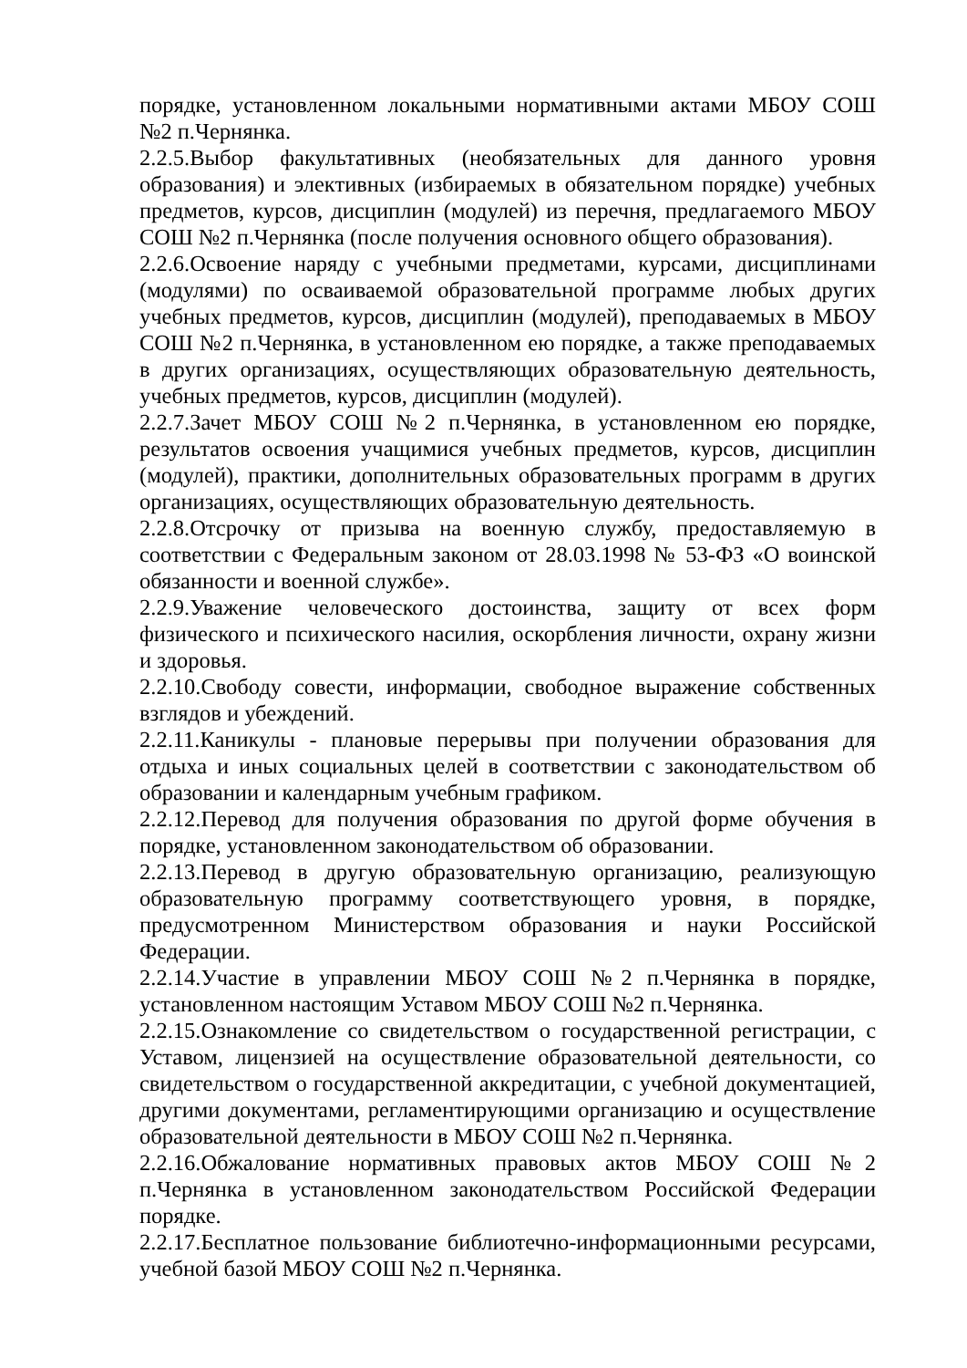порядке, установленном локальными нормативными актами МБОУ СОШ №2 п.Чернянка.
2.2.5.Выбор факультативных (необязательных для данного уровня образования) и элективных (избираемых в обязательном порядке) учебных предметов, курсов, дисциплин (модулей) из перечня, предлагаемого МБОУ СОШ №2 п.Чернянка (после получения основного общего образования).
2.2.6.Освоение наряду с учебными предметами, курсами, дисциплинами (модулями) по осваиваемой образовательной программе любых других учебных предметов, курсов, дисциплин (модулей), преподаваемых в МБОУ СОШ №2 п.Чернянка, в установленном ею порядке, а также преподаваемых в других организациях, осуществляющих образовательную деятельность, учебных предметов, курсов, дисциплин (модулей).
2.2.7.Зачет МБОУ СОШ №2 п.Чернянка, в установленном ею порядке, результатов освоения учащимися учебных предметов, курсов, дисциплин (модулей), практики, дополнительных образовательных программ в других организациях, осуществляющих образовательную деятельность.
2.2.8.Отсрочку от призыва на военную службу, предоставляемую в соответствии с Федеральным законом от 28.03.1998 № 53-ФЗ «О воинской обязанности и военной службе».
2.2.9.Уважение человеческого достоинства, защиту от всех форм физического и психического насилия, оскорбления личности, охрану жизни и здоровья.
2.2.10.Свободу совести, информации, свободное выражение собственных взглядов и убеждений.
2.2.11.Каникулы - плановые перерывы при получении образования для отдыха и иных социальных целей в соответствии с законодательством об образовании и календарным учебным графиком.
2.2.12.Перевод для получения образования по другой форме обучения в порядке, установленном законодательством об образовании.
2.2.13.Перевод в другую образовательную организацию, реализующую образовательную программу соответствующего уровня, в порядке, предусмотренном Министерством образования и науки Российской Федерации.
2.2.14.Участие в управлении МБОУ СОШ №2 п.Чернянка в порядке, установленном настоящим Уставом МБОУ СОШ №2 п.Чернянка.
2.2.15.Ознакомление со свидетельством о государственной регистрации, с Уставом, лицензией на осуществление образовательной деятельности, со свидетельством о государственной аккредитации, с учебной документацией, другими документами, регламентирующими организацию и осуществление образовательной деятельности в МБОУ СОШ №2 п.Чернянка.
2.2.16.Обжалование нормативных правовых актов МБОУ СОШ №2 п.Чернянка в установленном законодательством Российской Федерации порядке.
2.2.17.Бесплатное пользование библиотечно-информационными ресурсами, учебной базой МБОУ СОШ №2 п.Чернянка.